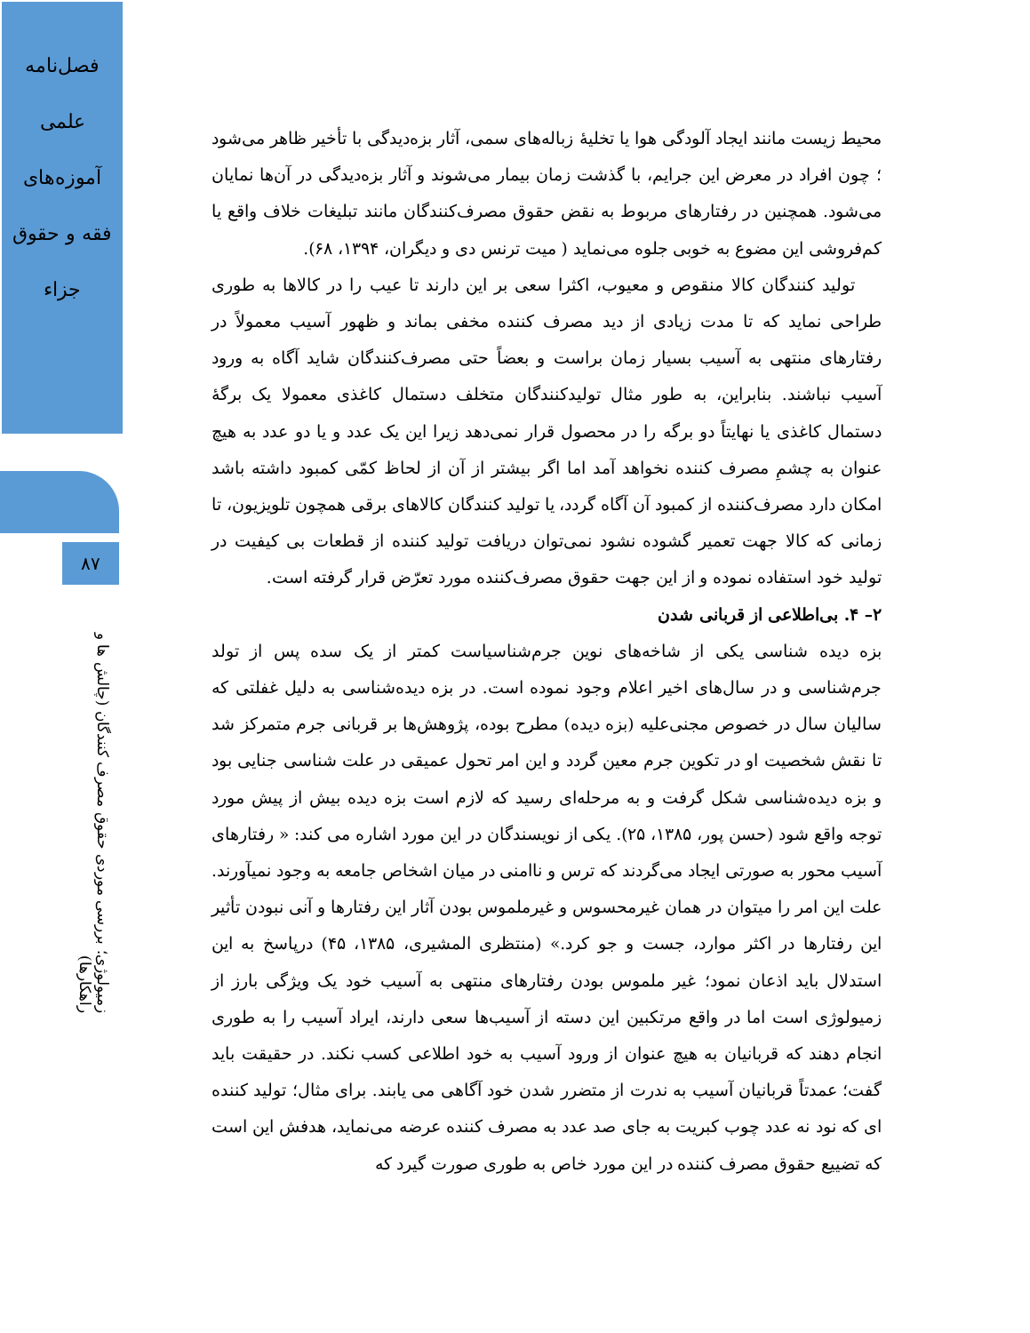فصل‌نامه
علمی
آموزه‌های
فقه و حقوق
جزاء
۸۷
زمیولوژی؛ بررسی موردی حقوق مصرف کنندگان (چالش ها و راهکارها)
محیط زیست مانند ایجاد آلودگی هوا یا تخلیهٔ زباله‌های سمی، آثار بزه‌دیدگی با تأخیر ظاهر می‌شود ؛ چون افراد در معرض این جرایم، با گذشت زمان بیمار می‌شوند و آثار بزه‌دیدگی در آن‌ها نمایان می‌شود. همچنین در رفتارهای مربوط به نقض حقوق مصرف‌کنندگان مانند تبلیغات خلاف واقع یا کم‌فروشی این مضوع به خوبی جلوه می‌نماید ( میت ترنس دی و دیگران، ۱۳۹۴، ۶۸).
تولید کنندگان کالا منقوص و معیوب، اکثرا سعی بر این دارند تا عیب را در کالاها به طوری طراحی نماید که تا مدت زیادی از دید مصرف کننده مخفی بماند و ظهور آسیب معمولاً در رفتارهای منتهی به آسیب بسیار زمان براست و بعضاً حتی مصرف‌کنندگان شاید آگاه به ورود آسیب نباشند. بنابراین، به طور مثال تولیدکنندگان متخلف دستمال کاغذی معمولا یک برگهٔ دستمال کاغذی یا نهایتاً دو برگه را در محصول قرار نمی‌دهد زیرا این یک عدد و یا دو عدد به هیچ عنوان به چشمِ مصرف کننده نخواهد آمد اما اگر بیشتر از آن از لحاظ کمّی کمبود داشته باشد امکان دارد مصرف‌کننده از کمبود آن آگاه گردد، یا تولید کنندگان کالاهای برقی همچون تلویزیون، تا زمانی که کالا جهت تعمیر گشوده نشود نمی‌توان دریافت تولید کننده از قطعات بی کیفیت در تولید خود استفاده نموده و از این جهت حقوق مصرف‌کننده مورد تعرّض قرار گرفته است.
۲– ۴. بی‌اطلاعی از قربانی شدن
بزه دیده شناسی یکی از شاخه‌های نوین جرم‌شناسیاست کمتر از یک سده پس از تولد جرم‌شناسی و در سال‌های اخیر اعلام وجود نموده است. در بزه دیده‌شناسی به دلیل غفلتی که سالیان سال در خصوص مجنی‌علیه (بزه دیده) مطرح بوده، پژوهش‌ها بر قربانی جرم متمرکز شد تا نقش شخصیت او در تکوین جرم معین گردد و این امر تحول عمیقی در علت شناسی جنایی بود و بزه دیده‌شناسی شکل گرفت و به مرحله‌ای رسید که لازم است بزه دیده بیش از پیش مورد توجه واقع شود (حسن پور، ۱۳۸۵، ۲۵). یکی از نویسندگان در این مورد اشاره می کند: « رفتارهای آسیب محور به صورتی ایجاد می‌گردند که ترس و ناامنی در میان اشخاص جامعه به وجود نمیآورند. علت این امر را میتوان در همان غیرمحسوس و غیرملموس بودن آثار این رفتارها و آنی نبودن تأثیر این رفتارها در اکثر موارد، جست و جو کرد.» (منتظری المشیری، ۱۳۸۵، ۴۵) درپاسخ به این استدلال باید اذعان نمود؛ غیر ملموس بودن رفتارهای منتهی به آسیب خود یک ویژگی بارز از زمیولوژی است اما در واقع مرتکبین این دسته از آسیب‌ها سعی دارند، ایراد آسیب را به طوری انجام دهند که قربانیان به هیچ عنوان از ورود آسیب به خود اطلاعی کسب نکند. در حقیقت باید گفت؛ عمدتاً قربانیان آسیب به ندرت از متضرر شدن خود آگاهی می یابند. برای مثال؛ تولید کننده ای که نود نه عدد چوب کبریت به جای صد عدد به مصرف کننده عرضه می‌نماید، هدفش این است که تضییع حقوق مصرف کننده در این مورد خاص به طوری صورت گیرد که